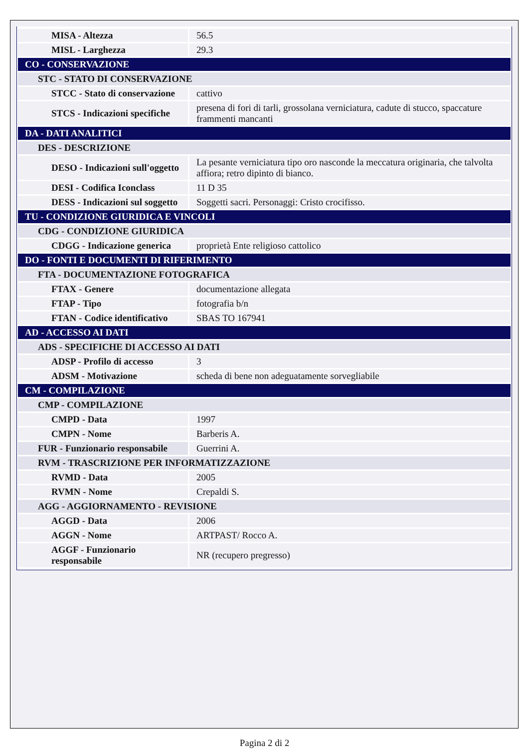| MISA - Altezza | 56.5 |
| MISL - Larghezza | 29.3 |
| CO - CONSERVAZIONE | |
| STC - STATO DI CONSERVAZIONE | |
| STCC - Stato di conservazione | cattivo |
| STCS - Indicazioni specifiche | presena di fori di tarli, grossolana verniciatura, cadute di stucco, spaccature frammenti mancanti |
| DA - DATI ANALITICI | |
| DES - DESCRIZIONE | |
| DESO - Indicazioni sull'oggetto | La pesante verniciatura tipo oro nasconde la meccatura originaria, che talvolta affiora; retro dipinto di bianco. |
| DESI - Codifica Iconclass | 11 D 35 |
| DESS - Indicazioni sul soggetto | Soggetti sacri. Personaggi: Cristo crocifisso. |
| TU - CONDIZIONE GIURIDICA E VINCOLI | |
| CDG - CONDIZIONE GIURIDICA | |
| CDGG - Indicazione generica | proprietà Ente religioso cattolico |
| DO - FONTI E DOCUMENTI DI RIFERIMENTO | |
| FTA - DOCUMENTAZIONE FOTOGRAFICA | |
| FTAX - Genere | documentazione allegata |
| FTAP - Tipo | fotografia b/n |
| FTAN - Codice identificativo | SBAS TO 167941 |
| AD - ACCESSO AI DATI | |
| ADS - SPECIFICHE DI ACCESSO AI DATI | |
| ADSP - Profilo di accesso | 3 |
| ADSM - Motivazione | scheda di bene non adeguatamente sorvegliabile |
| CM - COMPILAZIONE | |
| CMP - COMPILAZIONE | |
| CMPD - Data | 1997 |
| CMPN - Nome | Barberis A. |
| FUR - Funzionario responsabile | Guerrini A. |
| RVM - TRASCRIZIONE PER INFORMATIZZAZIONE | |
| RVMD - Data | 2005 |
| RVMN - Nome | Crepaldi S. |
| AGG - AGGIORNAMENTO - REVISIONE | |
| AGGD - Data | 2006 |
| AGGN - Nome | ARTPAST/ Rocco A. |
| AGGF - Funzionario responsabile | NR (recupero pregresso) |
Pagina 2 di 2